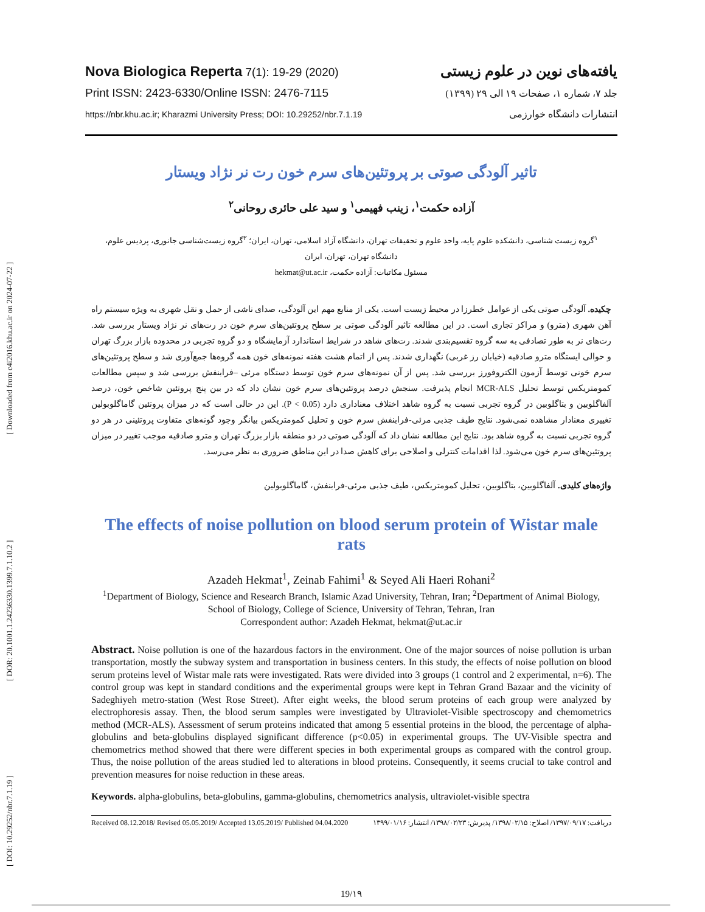[ Downloaded from c4i2016.khu.ac.ir on 2024-07-22 ]
[ DOR: 20.1001.1.24236330.1399.7.1.10.2 ]
[ DOI: 10.29252/nbr.7.1.19 ]
Nova Biologica Reperta 7(1): 19-29 (2020)
Print ISSN: 2423-6330/Online ISSN: 2476-7115
https://nbr.khu.ac.ir; Kharazmi University Press; DOI: 10.29252/nbr.7.1.19
یافته‌های نوین در علوم زیستی
جلد ۷، شماره ۱، صفحات ۱۹ الی ۲۹ (۱۳۹۹)
انتشارات دانشگاه خوارزمی
تاثیر آلودگی صوتی بر پروتئین‌های سرم خون رت نر نژاد ویستار
آزاده حکمت<sup>۱</sup>، زینب فهیمی<sup>۱</sup> و سید علی حائری روحانی<sup>۲</sup>
<sup>۱</sup> گروه زیست شناسی، دانشکده علوم پایه، واحد علوم و تحقیقات تهران، دانشگاه آزاد اسلامی، تهران، ایران؛ <sup>۲</sup>گروه زیست‌شناسی جانوری، پردیس علوم، دانشگاه تهران، تهران، ایران
مسئول مکاتبات: آزاده حکمت، hekmat@ut.ac.ir
چکیده. آلودگی صوتی یکی از عوامل خطرزا در محیط زیست است. یکی از منابع مهم این آلودگی، صدای ناشی از حمل و نقل شهری به ویژه سیستم راه آهن شهری (مترو) و مراکز تجاری است. در این مطالعه تاثیر آلودگی صوتی بر سطح پروتئین‌های سرم خون در رت‌های نر نژاد ویستار بررسی شد. رت‌های نر به طور تصادفی به سه گروه تقسیم‌بندی شدند. رت‌های شاهد در شرایط استاندارد آزمایشگاه و دو گروه تجربی در محدوده بازار بزرگ تهران و حوالی ایستگاه مترو صادقیه (خیابان رز غربی) نگهداری شدند. پس از اتمام هشت هفته نمونه‌های خون همه گروه‌ها جمع‌آوری شد و سطح پروتئین‌های سرم خونی توسط آزمون الکتروفورز بررسی شد. پس از آن نمونه‌های سرم خون توسط دستگاه مرئی –فرابنفش بررسی شد و سپس مطالعات کمومتریکس توسط تحلیل MCR-ALS انجام پذیرفت. سنجش درصد پروتئین‌های سرم خون نشان داد که در بین پنج پروتئین شاخص خون، درصد آلفاگلوبین و بتاگلوبین در گروه تجربی نسبت به گروه شاهد اختلاف معناداری دارد (P < 0.05). این در حالی است که در میزان پروتئین گاماگلوبولین تغییری معنادار مشاهده نمی‌شود. نتایج طیف جذبی مرئی-فرابنفش سرم خون و تحلیل کمومتریکس بیانگر وجود گونه‌های متفاوت پروتئینی در هر دو گروه تجربی نسبت به گروه شاهد بود. نتایج این مطالعه نشان داد که آلودگی صوتی در دو منطقه بازار بزرگ تهران و مترو صادقیه موجب تغییر در میزان پروتئین‌های سرم خون می‌شود. لذا اقدامات کنترلی و اصلاحی برای کاهش صدا در این مناطق ضروری به نظر می‌رسد.
واژه‌های کلیدی. آلفاگلوبین، بتاگلوبین، تحلیل کمومتریکس، طیف جذبی مرئی-فرابنفش، گاماگلوبولین
The effects of noise pollution on blood serum protein of Wistar male rats
Azadeh Hekmat<sup>1</sup>, Zeinab Fahimi<sup>1</sup> & Seyed Ali Haeri Rohani<sup>2</sup>
<sup>1</sup> Department of Biology, Science and Research Branch, Islamic Azad University, Tehran, Iran; <sup>2</sup>Department of Animal Biology, School of Biology, College of Science, University of Tehran, Tehran, Iran
Correspondent author: Azadeh Hekmat, hekmat@ut.ac.ir
Abstract. Noise pollution is one of the hazardous factors in the environment. One of the major sources of noise pollution is urban transportation, mostly the subway system and transportation in business centers. In this study, the effects of noise pollution on blood serum proteins level of Wistar male rats were investigated. Rats were divided into 3 groups (1 control and 2 experimental, n=6). The control group was kept in standard conditions and the experimental groups were kept in Tehran Grand Bazaar and the vicinity of Sadeghiyeh metro-station (West Rose Street). After eight weeks, the blood serum proteins of each group were analyzed by electrophoresis assay. Then, the blood serum samples were investigated by Ultraviolet-Visible spectroscopy and chemometrics method (MCR-ALS). Assessment of serum proteins indicated that among 5 essential proteins in the blood, the percentage of alpha-globulins and beta-globulins displayed significant difference (p<0.05) in experimental groups. The UV-Visible spectra and chemometrics method showed that there were different species in both experimental groups as compared with the control group. Thus, the noise pollution of the areas studied led to alterations in blood proteins. Consequently, it seems crucial to take control and prevention measures for noise reduction in these areas.
Keywords. alpha-globulins, beta-globulins, gamma-globulins, chemometrics analysis, ultraviolet-visible spectra
Received 08.12.2018/ Revised 05.05.2019/ Accepted 13.05.2019/ Published 04.04.2020 دریافت: ۱۳۹۷/۰۹/۱۷/ اصلاح: ۱۳۹۸/۰۲/۱۵/ پذیرش: ۱۳۹۸/۰۲/۲۳/ انتشار: ۱۳۹۹/۰۱/۱۶
19/۱۹